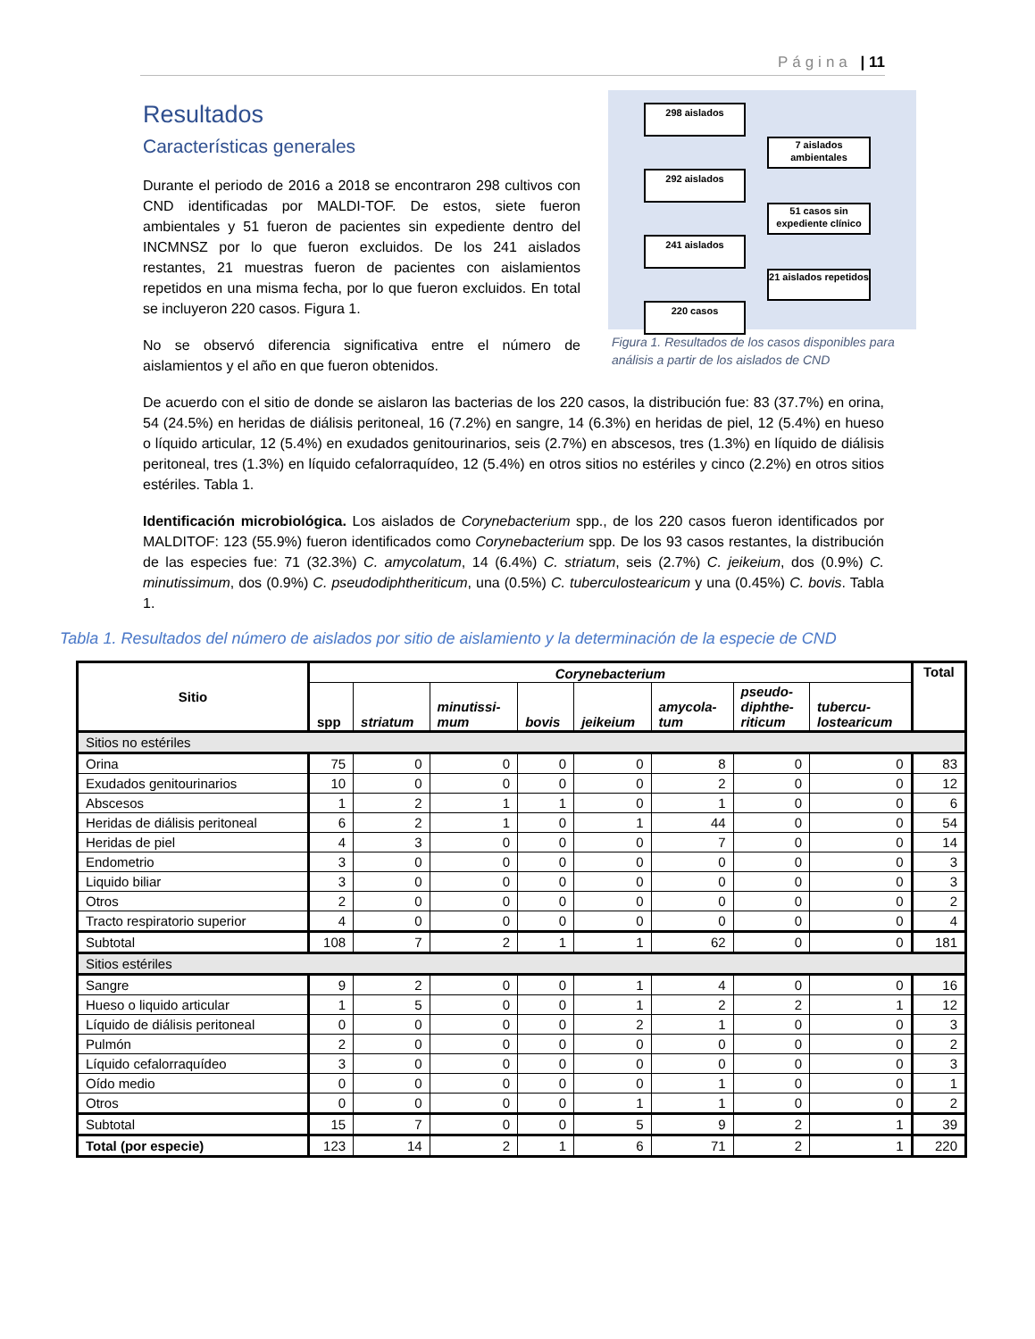Página | 11
Resultados
Características generales
298 aislados
7 aislados ambientales
292 aislados
51 casos sin expediente clínico
241 aislados
21 aislados repetidos
220 casos
Figura 1. Resultados de los casos disponibles para análisis a partir de los aislados de CND
Durante el periodo de 2016 a 2018 se encontraron 298 cultivos con CND identificadas por MALDI-TOF. De estos, siete fueron ambientales y 51 fueron de pacientes sin expediente dentro del INCMNSZ por lo que fueron excluidos. De los 241 aislados restantes, 21 muestras fueron de pacientes con aislamientos repetidos en una misma fecha, por lo que fueron excluidos. En total se incluyeron 220 casos. Figura 1.
No se observó diferencia significativa entre el número de aislamientos y el año en que fueron obtenidos.
De acuerdo con el sitio de donde se aislaron las bacterias de los 220 casos, la distribución fue: 83 (37.7%) en orina, 54 (24.5%) en heridas de diálisis peritoneal, 16 (7.2%) en sangre, 14 (6.3%) en heridas de piel, 12 (5.4%) en hueso o líquido articular, 12 (5.4%) en exudados genitourinarios, seis (2.7%) en abscesos, tres (1.3%) en líquido de diálisis peritoneal, tres (1.3%) en líquido cefalorraquídeo, 12 (5.4%) en otros sitios no estériles y cinco (2.2%) en otros sitios estériles. Tabla 1.
Identificación microbiológica. Los aislados de Corynebacterium spp., de los 220 casos fueron identificados por MALDITOF: 123 (55.9%) fueron identificados como Corynebacterium spp. De los 93 casos restantes, la distribución de las especies fue: 71 (32.3%) C. amycolatum, 14 (6.4%) C. striatum, seis (2.7%) C. jeikeium, dos (0.9%) C. minutissimum, dos (0.9%) C. pseudodiphtheriticum, una (0.5%) C. tuberculostearicum y una (0.45%) C. bovis. Tabla 1.
Tabla 1. Resultados del número de aislados por sitio de aislamiento y la determinación de la especie de CND
| Sitio | Corynebacterium | | | | | | | | Total |
| --- | --- | --- | --- | --- | --- | --- | --- | --- | --- |
| | spp | striatum | minutissi- mum | bovis | jeikeium | amycola- tum | pseudo- diphthe- riticum | tubercu- lostearicum | |
| Sitios no estériles | | | | | | | | | |
| Orina | 75 | 0 | 0 | 0 | 0 | 8 | 0 | 0 | 83 |
| Exudados genitourinarios | 10 | 0 | 0 | 0 | 0 | 2 | 0 | 0 | 12 |
| Abscesos | 1 | 2 | 1 | 1 | 0 | 1 | 0 | 0 | 6 |
| Heridas de diálisis peritoneal | 6 | 2 | 1 | 0 | 1 | 44 | 0 | 0 | 54 |
| Heridas de piel | 4 | 3 | 0 | 0 | 0 | 7 | 0 | 0 | 14 |
| Endometrio | 3 | 0 | 0 | 0 | 0 | 0 | 0 | 0 | 3 |
| Liquido biliar | 3 | 0 | 0 | 0 | 0 | 0 | 0 | 0 | 3 |
| Otros | 2 | 0 | 0 | 0 | 0 | 0 | 0 | 0 | 2 |
| Tracto respiratorio superior | 4 | 0 | 0 | 0 | 0 | 0 | 0 | 0 | 4 |
| Subtotal | 108 | 7 | 2 | 1 | 1 | 62 | 0 | 0 | 181 |
| Sitios estériles | | | | | | | | | |
| Sangre | 9 | 2 | 0 | 0 | 1 | 4 | 0 | 0 | 16 |
| Hueso o liquido articular | 1 | 5 | 0 | 0 | 1 | 2 | 2 | 1 | 12 |
| Líquido de diálisis peritoneal | 0 | 0 | 0 | 0 | 2 | 1 | 0 | 0 | 3 |
| Pulmón | 2 | 0 | 0 | 0 | 0 | 0 | 0 | 0 | 2 |
| Líquido cefalorraquídeo | 3 | 0 | 0 | 0 | 0 | 0 | 0 | 0 | 3 |
| Oído medio | 0 | 0 | 0 | 0 | 0 | 1 | 0 | 0 | 1 |
| Otros | 0 | 0 | 0 | 0 | 1 | 1 | 0 | 0 | 2 |
| Subtotal | 15 | 7 | 0 | 0 | 5 | 9 | 2 | 1 | 39 |
| Total (por especie) | 123 | 14 | 2 | 1 | 6 | 71 | 2 | 1 | 220 |